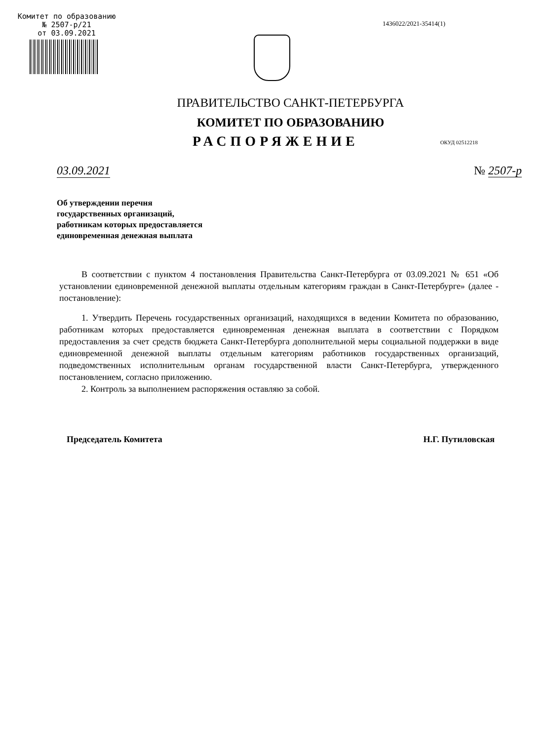Комитет по образованию
№ 2507-р/21
от 03.09.2021
1436022/2021-35414(1)
ПРАВИТЕЛЬСТВО САНКТ-ПЕТЕРБУРГА
КОМИТЕТ ПО ОБРАЗОВАНИЮ
РАСПОРЯЖЕНИЕ
ОКУД 02512218
03.09.2021 № 2507-р
Об утверждении перечня
государственных организаций,
работникам которых предоставляется
единовременная денежная выплата
В соответствии с пунктом 4 постановления Правительства Санкт-Петербурга от 03.09.2021 № 651 «Об установлении единовременной денежной выплаты отдельным категориям граждан в Санкт-Петербурге» (далее - постановление):
1. Утвердить Перечень государственных организаций, находящихся в ведении Комитета по образованию, работникам которых предоставляется единовременная денежная выплата в соответствии с Порядком предоставления за счет средств бюджета Санкт-Петербурга дополнительной меры социальной поддержки в виде единовременной денежной выплаты отдельным категориям работников государственных организаций, подведомственных исполнительным органам государственной власти Санкт-Петербурга, утвержденного постановлением, согласно приложению.
2. Контроль за выполнением распоряжения оставляю за собой.
Председатель Комитета Н.Г. Путиловская